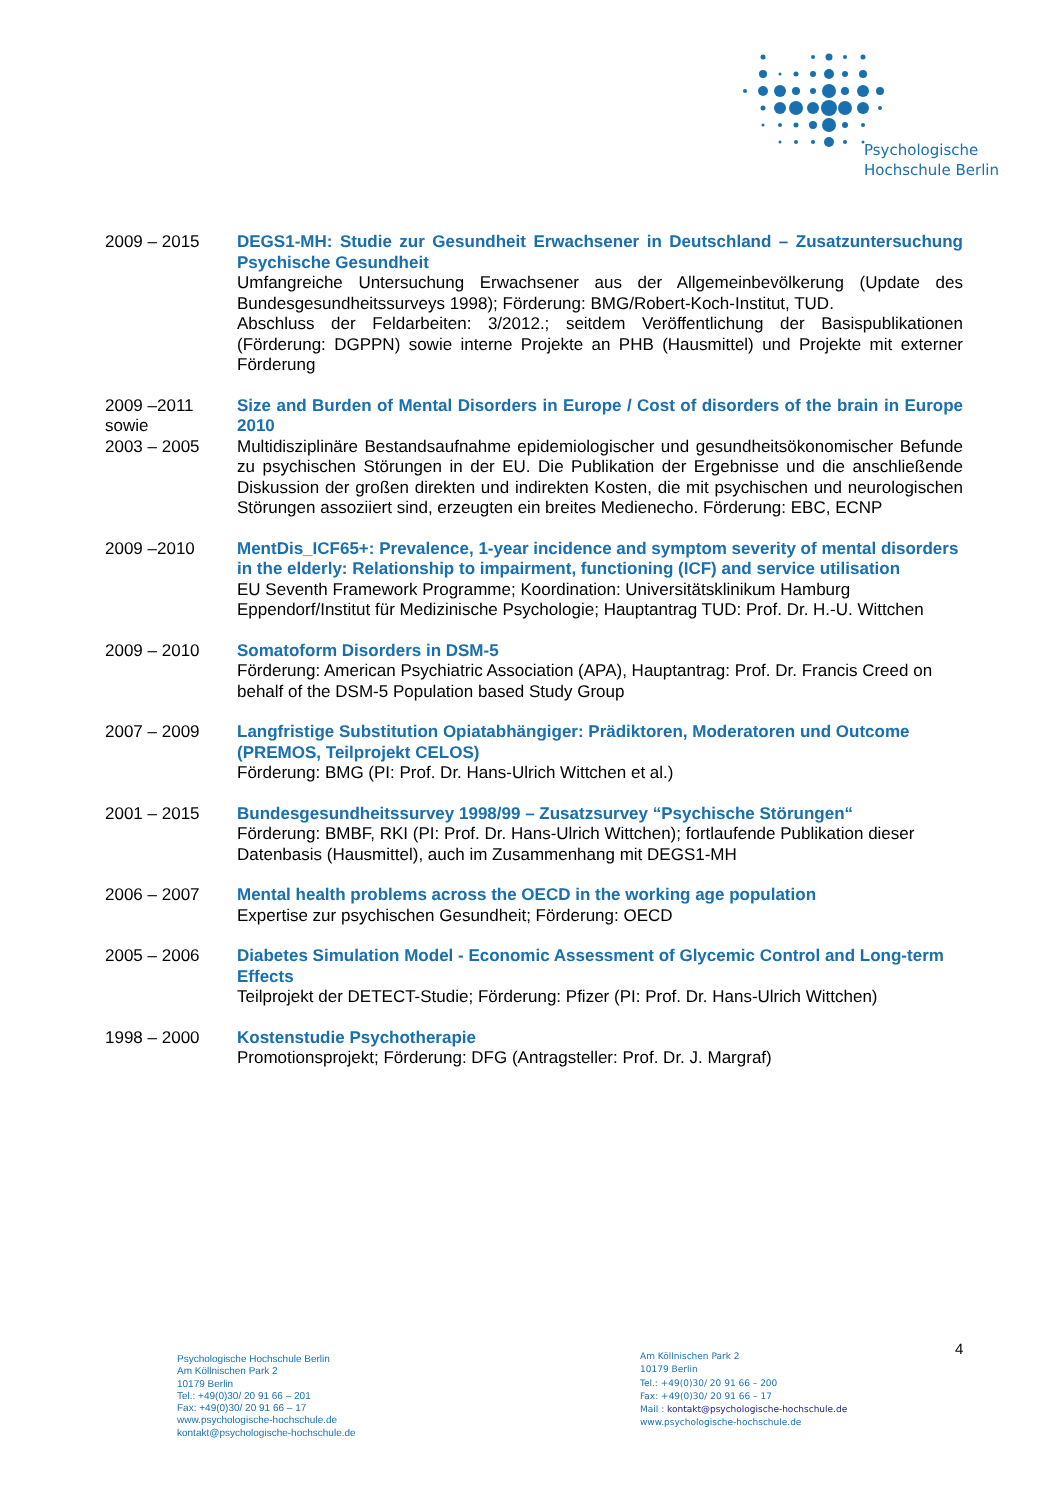Psychologische
Hochschule Berlin
2009 – 2015 DEGS1-MH: Studie zur Gesundheit Erwachsener in Deutschland – Zusatzuntersuchung Psychische Gesundheit
Umfangreiche Untersuchung Erwachsener aus der Allgemeinbevölkerung (Update des Bundesgesundheitssurveys 1998); Förderung: BMG/Robert-Koch-Institut, TUD.
Abschluss der Feldarbeiten: 3/2012.; seitdem Veröffentlichung der Basispublikationen (Förderung: DGPPN) sowie interne Projekte an PHB (Hausmittel) und Projekte mit externer Förderung
2009 –2011
sowie
2003 – 2005
Size and Burden of Mental Disorders in Europe / Cost of disorders of the brain in Europe 2010
Multidisziplinäre Bestandsaufnahme epidemiologischer und gesundheitsökonomischer Befunde zu psychischen Störungen in der EU. Die Publikation der Ergebnisse und die anschließende Diskussion der großen direkten und indirekten Kosten, die mit psychischen und neurologischen Störungen assoziiert sind, erzeugten ein breites Medienecho. Förderung: EBC, ECNP
2009 –2010 MentDis_ICF65+: Prevalence, 1-year incidence and symptom severity of mental disorders in the elderly: Relationship to impairment, functioning (ICF) and service utilisation
EU Seventh Framework Programme; Koordination: Universitätsklinikum Hamburg Eppendorf/Institut für Medizinische Psychologie; Hauptantrag TUD: Prof. Dr. H.-U. Wittchen
2009 – 2010 Somatoform Disorders in DSM-5
Förderung: American Psychiatric Association (APA), Hauptantrag: Prof. Dr. Francis Creed on behalf of the DSM-5 Population based Study Group
2007 – 2009 Langfristige Substitution Opiatabhängiger: Prädiktoren, Moderatoren und Outcome (PREMOS, Teilprojekt CELOS)
Förderung: BMG (PI: Prof. Dr. Hans-Ulrich Wittchen et al.)
2001 – 2015 Bundesgesundheitssurvey 1998/99 – Zusatzsurvey “Psychische Störungen“
Förderung: BMBF, RKI (PI: Prof. Dr. Hans-Ulrich Wittchen); fortlaufende Publikation dieser Datenbasis (Hausmittel), auch im Zusammenhang mit DEGS1-MH
2006 – 2007 Mental health problems across the OECD in the working age population
Expertise zur psychischen Gesundheit; Förderung: OECD
2005 – 2006 Diabetes Simulation Model - Economic Assessment of Glycemic Control and Long-term Effects
Teilprojekt der DETECT-Studie; Förderung: Pfizer (PI: Prof. Dr. Hans-Ulrich Wittchen)
1998 – 2000 Kostenstudie Psychotherapie
Promotionsprojekt; Förderung: DFG (Antragsteller: Prof. Dr. J. Margraf)
Psychologische Hochschule Berlin
Am Köllnischen Park 2
10179 Berlin
Tel.: +49(0)30/ 20 91 66 – 201
Fax: +49(0)30/ 20 91 66 – 17
www.psychologische-hochschule.de
kontakt@psychologische-hochschule.de
Am Köllnischen Park 2
10179 Berlin
Tel.: +49(0)30/ 20 91 66 – 200
Fax: +49(0)30/ 20 91 66 – 17
Mail : kontakt@psychologische-hochschule.de
www.psychologische-hochschule.de
4